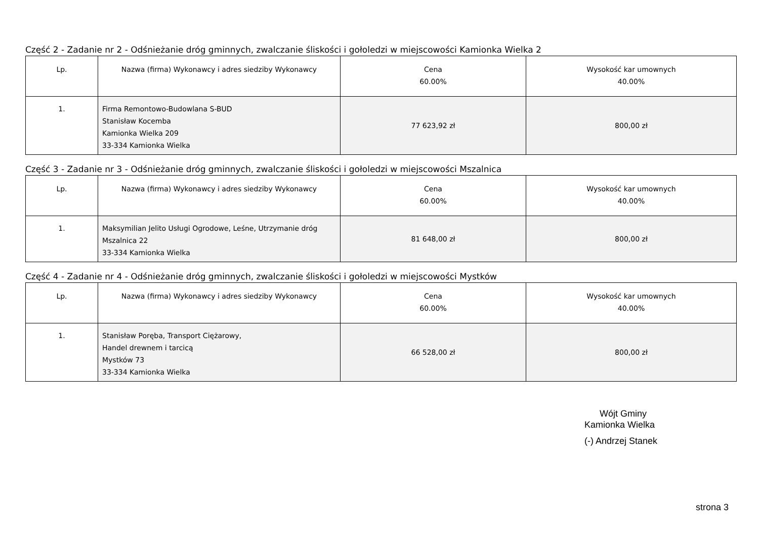Część 2 - Zadanie nr 2 - Odśnieżanie dróg gminnych, zwalczanie śliskości i gołoledzi w miejscowości Kamionka Wielka 2
| Lp. | Nazwa (firma) Wykonawcy i adres siedziby Wykonawcy | Cena 60.00% | Wysokość kar umownych 40.00% |
| --- | --- | --- | --- |
| 1. | Firma Remontowo-Budowlana S-BUD Stanisław Kocemba Kamionka Wielka 209 33-334 Kamionka Wielka | 77 623,92 zł | 800,00 zł |
Część 3 - Zadanie nr 3 - Odśnieżanie dróg gminnych, zwalczanie śliskości i gołoledzi w miejscowości Mszalnica
| Lp. | Nazwa (firma) Wykonawcy i adres siedziby Wykonawcy | Cena 60.00% | Wysokość kar umownych 40.00% |
| --- | --- | --- | --- |
| 1. | Maksymilian Jelito Usługi Ogrodowe, Leśne, Utrzymanie dróg Mszalnica 22 33-334 Kamionka Wielka | 81 648,00 zł | 800,00 zł |
Część 4 - Zadanie nr 4 - Odśnieżanie dróg gminnych, zwalczanie śliskości i gołoledzi w miejscowości Mystków
| Lp. | Nazwa (firma) Wykonawcy i adres siedziby Wykonawcy | Cena 60.00% | Wysokość kar umownych 40.00% |
| --- | --- | --- | --- |
| 1. | Stanisław Poręba, Transport Ciężarowy, Handel drewnem i tarcicą Mystków 73 33-334 Kamionka Wielka | 66 528,00 zł | 800,00 zł |
Wójt Gminy
Kamionka Wielka
(-) Andrzej Stanek
strona 3